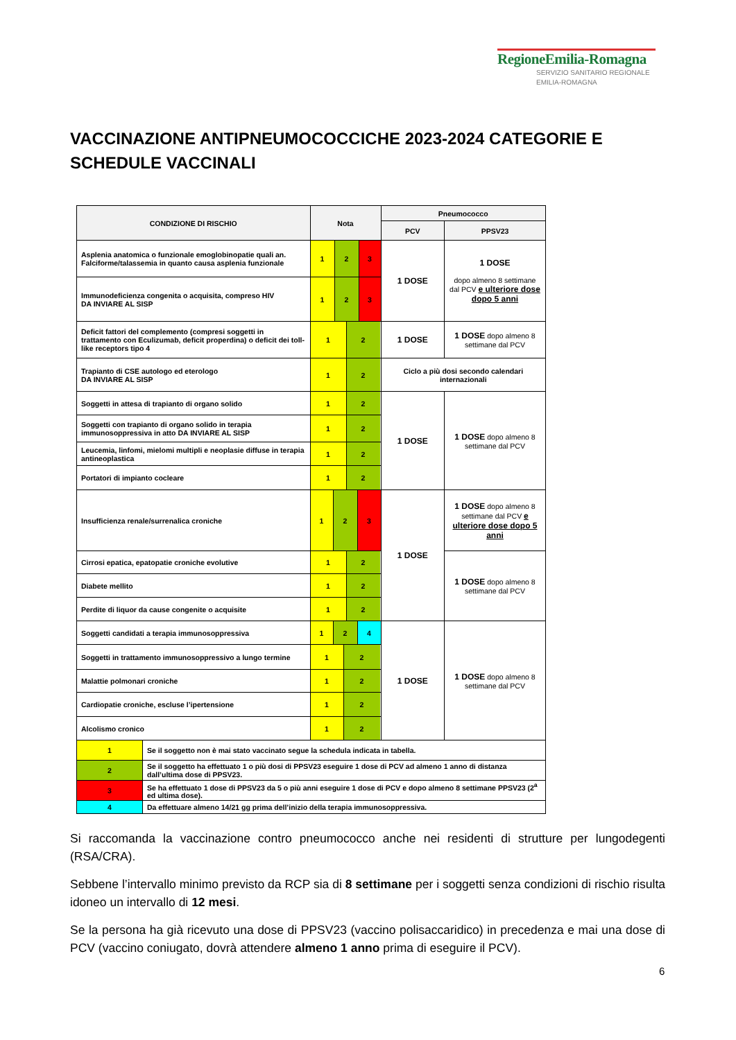RegioneEmilia-Romagna
SERVIZIO SANITARIO REGIONALE
EMILIA-ROMAGNA
VACCINAZIONE ANTIPNEUMOCOCCICHE 2023-2024 CATEGORIE E SCHEDULE VACCINALI
| CONDIZIONE DI RISCHIO | Nota | Pneumococco | |
| --- | --- | --- | --- |
| | | PCV | PPSV23 |
| Asplenia anatomica o funzionale emoglobinopatie quali an. Falciforme/talassemia in quanto causa asplenia funzionale | 1 2 3 | 1 DOSE | 1 DOSE dopo almeno 8 settimane dal PCV e ulteriore dose dopo 5 anni |
| Immunodeficienza congenita o acquisita, compreso HIV DA INVIARE AL SISP | 1 2 3 | | |
| Deficit fattori del complemento (compresi soggetti in trattamento con Eculizumab, deficit properdina) o deficit dei toll-like receptors tipo 4 | 1 2 | 1 DOSE | 1 DOSE dopo almeno 8 settimane dal PCV |
| Trapianto di CSE autologo ed eterologo DA INVIARE AL SISP | 1 2 | Ciclo a più dosi secondo calendari internazionali | |
| Soggetti in attesa di trapianto di organo solido | 1 2 | 1 DOSE | 1 DOSE dopo almeno 8 settimane dal PCV |
| Soggetti con trapianto di organo solido in terapia immunosoppressiva in atto DA INVIARE AL SISP | 1 2 | | |
| Leucemia, linfomi, mielomi multipli e neoplasie diffuse in terapia antineoplastica | 1 2 | | |
| Portatori di impianto cocleare | 1 2 | | |
| Insufficienza renale/surrenalica croniche | 1 2 3 | 1 DOSE | 1 DOSE dopo almeno 8 settimane dal PCV e ulteriore dose dopo 5 anni |
| Cirrosi epatica, epatopatie croniche evolutive | 1 2 | | 1 DOSE dopo almeno 8 settimane dal PCV |
| Diabete mellito | 1 2 | | |
| Perdite di liquor da cause congenite o acquisite | 1 2 | | |
| Soggetti candidati a terapia immunosoppressiva | 1 2 4 | 1 DOSE | 1 DOSE dopo almeno 8 settimane dal PCV |
| Soggetti in trattamento immunosoppressivo a lungo termine | 1 2 | | |
| Malattie polmonari croniche | 1 2 | | |
| Cardiopatie croniche, escluse l’ipertensione | 1 2 | | |
| Alcolismo cronico | 1 2 | | |
| 1 | Se il soggetto non è mai stato vaccinato segue la schedula indicata in tabella. |
| 2 | Se il soggetto ha effettuato 1 o più dosi di PPSV23 eseguire 1 dose di PCV ad almeno 1 anno di distanza dall’ultima dose di PPSV23. |
| 3 | Se ha effettuato 1 dose di PPSV23 da 5 o più anni eseguire 1 dose di PCV e dopo almeno 8 settimane PPSV23 (2<sup>a</sup> ed ultima dose). |
| 4 | Da effettuare almeno 14/21 gg prima dell’inizio della terapia immunosoppressiva. |
Si raccomanda la vaccinazione contro pneumococco anche nei residenti di strutture per lungodegenti (RSA/CRA).
Sebbene l’intervallo minimo previsto da RCP sia di 8 settimane per i soggetti senza condizioni di rischio risulta idoneo un intervallo di 12 mesi.
Se la persona ha già ricevuto una dose di PPSV23 (vaccino polisaccaridico) in precedenza e mai una dose di PCV (vaccino coniugato, dovrà attendere almeno 1 anno prima di eseguire il PCV).
6